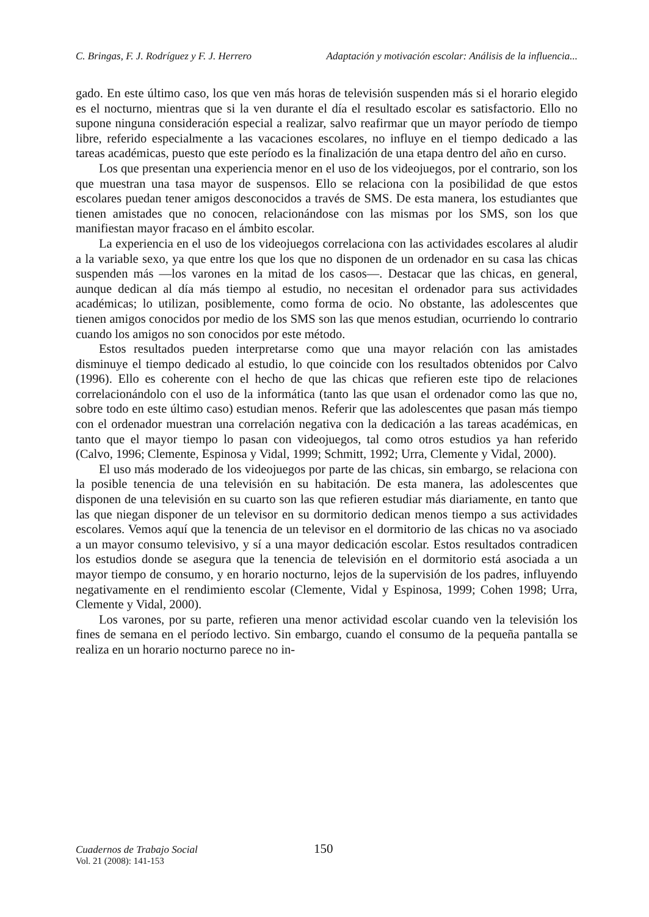C. Bringas, F. J. Rodríguez y F. J. Herrero Adaptación y motivación escolar: Análisis de la influencia...
gado. En este último caso, los que ven más horas de televisión suspenden más si el horario elegido es el nocturno, mientras que si la ven durante el día el resultado escolar es satisfactorio. Ello no supone ninguna consideración especial a realizar, salvo reafirmar que un mayor período de tiempo libre, referido especialmente a las vacaciones escolares, no influye en el tiempo dedicado a las tareas académicas, puesto que este período es la finalización de una etapa dentro del año en curso.
Los que presentan una experiencia menor en el uso de los videojuegos, por el contrario, son los que muestran una tasa mayor de suspensos. Ello se relaciona con la posibilidad de que estos escolares puedan tener amigos desconocidos a través de SMS. De esta manera, los estudiantes que tienen amistades que no conocen, relacionándose con las mismas por los SMS, son los que manifiestan mayor fracaso en el ámbito escolar.
La experiencia en el uso de los videojuegos correlaciona con las actividades escolares al aludir a la variable sexo, ya que entre los que los que no disponen de un ordenador en su casa las chicas suspenden más —los varones en la mitad de los casos—. Destacar que las chicas, en general, aunque dedican al día más tiempo al estudio, no necesitan el ordenador para sus actividades académicas; lo utilizan, posiblemente, como forma de ocio. No obstante, las adolescentes que tienen amigos conocidos por medio de los SMS son las que menos estudian, ocurriendo lo contrario cuando los amigos no son conocidos por este método.
Estos resultados pueden interpretarse como que una mayor relación con las amistades disminuye el tiempo dedicado al estudio, lo que coincide con los resultados obtenidos por Calvo (1996). Ello es coherente con el hecho de que las chicas que refieren este tipo de relaciones correlacionándolo con el uso de la informática (tanto las que usan el ordenador como las que no, sobre todo en este último caso) estudian menos. Referir que las adolescentes que pasan más tiempo con el ordenador muestran una correlación negativa con la dedicación a las tareas académicas, en tanto que el mayor tiempo lo pasan con videojuegos, tal como otros estudios ya han referido (Calvo, 1996; Clemente, Espinosa y Vidal, 1999; Schmitt, 1992; Urra, Clemente y Vidal, 2000).
El uso más moderado de los videojuegos por parte de las chicas, sin embargo, se relaciona con la posible tenencia de una televisión en su habitación. De esta manera, las adolescentes que disponen de una televisión en su cuarto son las que refieren estudiar más diariamente, en tanto que las que niegan disponer de un televisor en su dormitorio dedican menos tiempo a sus actividades escolares. Vemos aquí que la tenencia de un televisor en el dormitorio de las chicas no va asociado a un mayor consumo televisivo, y sí a una mayor dedicación escolar. Estos resultados contradicen los estudios donde se asegura que la tenencia de televisión en el dormitorio está asociada a un mayor tiempo de consumo, y en horario nocturno, lejos de la supervisión de los padres, influyendo negativamente en el rendimiento escolar (Clemente, Vidal y Espinosa, 1999; Cohen 1998; Urra, Clemente y Vidal, 2000).
Los varones, por su parte, refieren una menor actividad escolar cuando ven la televisión los fines de semana en el período lectivo. Sin embargo, cuando el consumo de la pequeña pantalla se realiza en un horario nocturno parece no in-
Cuadernos de Trabajo Social
150
Vol. 21 (2008): 141-153